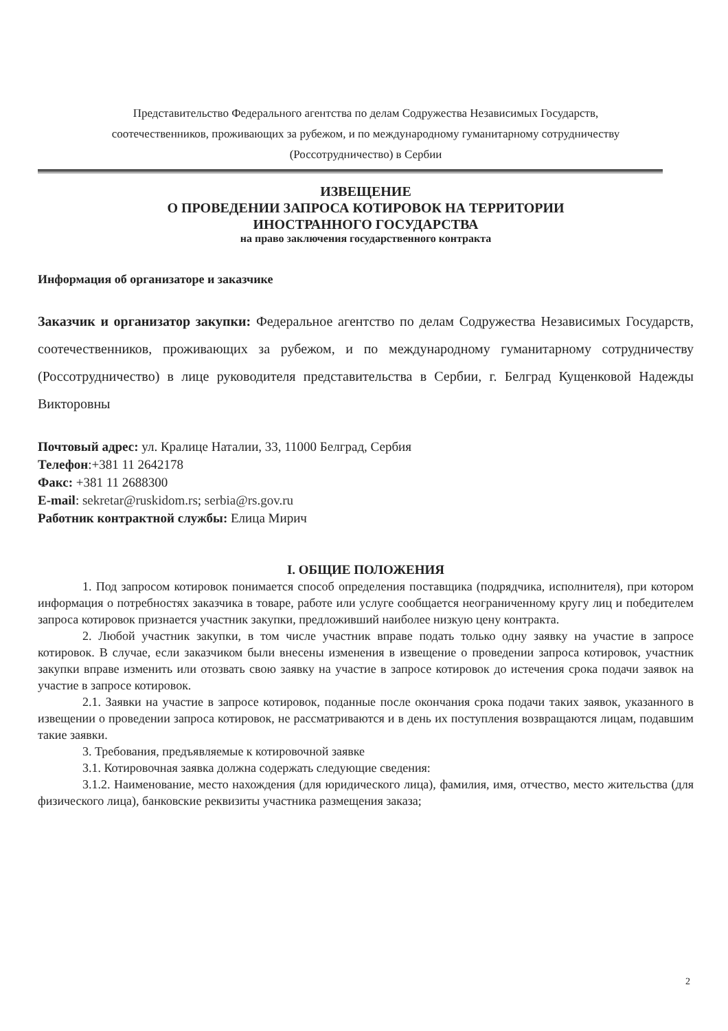Представительство Федерального агентства по делам Содружества Независимых Государств,
соотечественников, проживающих за рубежом, и по международному гуманитарному сотрудничеству
(Россотрудничество) в Сербии
ИЗВЕЩЕНИЕ
О ПРОВЕДЕНИИ ЗАПРОСА КОТИРОВОК НА ТЕРРИТОРИИ
ИНОСТРАННОГО ГОСУДАРСТВА
на право заключения государственного контракта
Информация об организаторе и заказчике
Заказчик и организатор закупки: Федеральное агентство по делам Содружества Независимых Государств, соотечественников, проживающих за рубежом, и по международному гуманитарному сотрудничеству (Россотрудничество) в лице руководителя представительства в Сербии, г. Белград Кущенковой Надежды Викторовны
Почтовый адрес: ул. Кралице Наталии, 33, 11000 Белград, Сербия
Телефон:+381 11 2642178
Факс: +381 11 2688300
E-mail: sekretar@ruskidom.rs; serbia@rs.gov.ru
Работник контрактной службы: Елица Мирич
I. ОБЩИЕ ПОЛОЖЕНИЯ
1. Под запросом котировок понимается способ определения поставщика (подрядчика, исполнителя), при котором информация о потребностях заказчика в товаре, работе или услуге сообщается неограниченному кругу лиц и победителем запроса котировок признается участник закупки, предложивший наиболее низкую цену контракта.
2. Любой участник закупки, в том числе участник вправе подать только одну заявку на участие в запросе котировок. В случае, если заказчиком были внесены изменения в извещение о проведении запроса котировок, участник закупки вправе изменить или отозвать свою заявку на участие в запросе котировок до истечения срока подачи заявок на участие в запросе котировок.
2.1. Заявки на участие в запросе котировок, поданные после окончания срока подачи таких заявок, указанного в извещении о проведении запроса котировок, не рассматриваются и в день их поступления возвращаются лицам, подавшим такие заявки.
3. Требования, предъявляемые к котировочной заявке
3.1. Котировочная заявка должна содержать следующие сведения:
3.1.2. Наименование, место нахождения (для юридического лица), фамилия, имя, отчество, место жительства (для физического лица), банковские реквизиты участника размещения заказа;
2